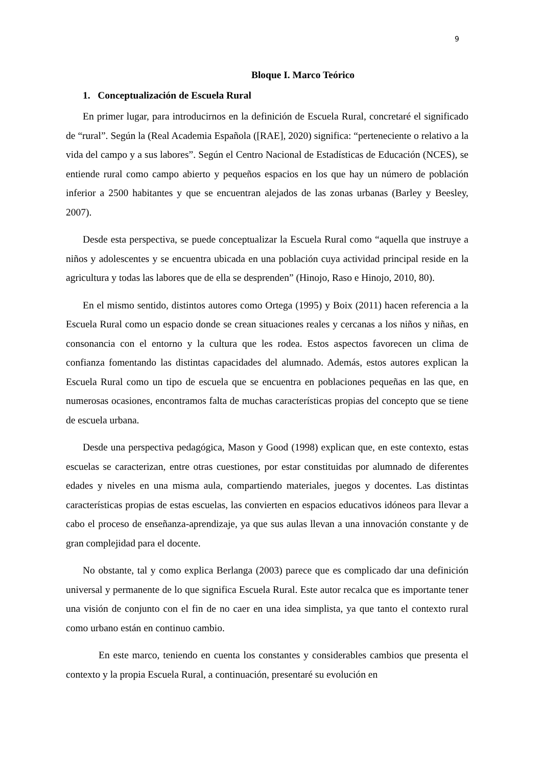9
Bloque I. Marco Teórico
1. Conceptualización de Escuela Rural
En primer lugar, para introducirnos en la definición de Escuela Rural, concretaré el significado de “rural”. Según la (Real Academia Española ([RAE], 2020) significa: “perteneciente o relativo a la vida del campo y a sus labores”. Según el Centro Nacional de Estadísticas de Educación (NCES), se entiende rural como campo abierto y pequeños espacios en los que hay un número de población inferior a 2500 habitantes y que se encuentran alejados de las zonas urbanas (Barley y Beesley, 2007).
Desde esta perspectiva, se puede conceptualizar la Escuela Rural como “aquella que instruye a niños y adolescentes y se encuentra ubicada en una población cuya actividad principal reside en la agricultura y todas las labores que de ella se desprenden” (Hinojo, Raso e Hinojo, 2010, 80).
En el mismo sentido, distintos autores como Ortega (1995) y Boix (2011) hacen referencia a la Escuela Rural como un espacio donde se crean situaciones reales y cercanas a los niños y niñas, en consonancia con el entorno y la cultura que les rodea. Estos aspectos favorecen un clima de confianza fomentando las distintas capacidades del alumnado. Además, estos autores explican la Escuela Rural como un tipo de escuela que se encuentra en poblaciones pequeñas en las que, en numerosas ocasiones, encontramos falta de muchas características propias del concepto que se tiene de escuela urbana.
Desde una perspectiva pedagógica, Mason y Good (1998) explican que, en este contexto, estas escuelas se caracterizan, entre otras cuestiones, por estar constituidas por alumnado de diferentes edades y niveles en una misma aula, compartiendo materiales, juegos y docentes. Las distintas características propias de estas escuelas, las convierten en espacios educativos idóneos para llevar a cabo el proceso de enseñanza-aprendizaje, ya que sus aulas llevan a una innovación constante y de gran complejidad para el docente.
No obstante, tal y como explica Berlanga (2003) parece que es complicado dar una definición universal y permanente de lo que significa Escuela Rural. Este autor recalca que es importante tener una visión de conjunto con el fin de no caer en una idea simplista, ya que tanto el contexto rural como urbano están en continuo cambio.
En este marco, teniendo en cuenta los constantes y considerables cambios que presenta el contexto y la propia Escuela Rural, a continuación, presentaré su evolución en